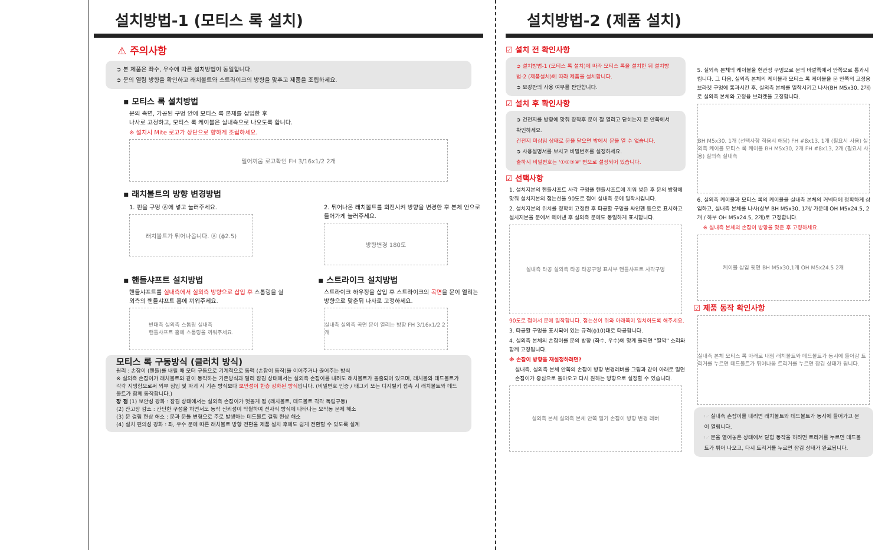설치방법-1 (모티스 록 설치)
⚠ 주의사항
➲ 본 제품은 좌수, 우수에 따른 설치방법이 동일합니다.
➲ 문의 열림 방향을 확인하고 래치볼트와 스트라이크의 방향을 맞추고 제품을 조립하세요.
▪ 모티스 록 설치방법
문의 측면, 가공된 구멍 안에 모티스 록 본체를 삽입한 후
나사로 고정하고, 모티스 록 케이블은 실내측으로 나오도록 합니다.
※ 설치시 Mite 로고가 상단으로 향하게 조립하세요.
밀어끼움 로고확인 FH 3/16x1/2 2개
▪ 래치볼트의 방향 변경방법
1. 핀을 구멍 Ⓐ에 넣고 눌러주세요.
래치볼트가 튀어나옵니다. Ⓐ (ϕ2.5)
2. 튀어나온 래치볼트를 회전시켜 방향을 변경한 후 본체 안으로 들어가게 눌러주세요.
방향변경 180도
▪ 핸들샤프트 설치방법
핸들샤프트를 실내측에서 실외측 방향으로 삽입 후 스톱링을 실외측의 핸들샤프트 홈에 끼워주세요.
반대측 실외측 스톱링 실내측
핸들샤프트 홈에 스톱링을 끼워주세요.
▪ 스트라이크 설치방법
스트라이크 하우징을 삽입 후 스트라이크의 곡면을 문이 열리는 방향으로 맞춘뒤 나사로 고정하세요.
실내측 실외측 곡면 문이 열리는 방향 FH 3/16x1/2 2개
모티스 록 구동방식 (클러치 방식)
원리 : 손잡이 (핸들)를 내릴 때 모터 구동으로 기계적으로 동력 (손잡이 동작)을 이어주거나 끊어주는 방식
※ 실외측 손잡이가 래치볼트와 같이 동작하는 기존방식과 달리 잠김 상태에서는 실외측 손잡이를 내려도 래치볼트가 돌출되어 있으며, 래치볼와 데드볼트가 각각 지탱함으로써 외부 침입 및 파괴 시 기존 방식보다 보안성이 한층 강화된 방식입니다. (비밀번호 인증 / 태그키 또는 디지털키 접촉 시 래치볼트와 데드볼트가 함께 동작합니다.)
장 점 (1) 보안성 강화 : 잠김 상태에서는 실외측 손잡이가 헛돌게 됨 (래치볼트, 데드볼트 각각 독립구동)
(2) 잔고장 감소 : 간단한 구성을 하면서도 동작 신뢰성이 탁월하여 전자식 방식에 나타나는 오작동 문제 해소
(3) 문 걸림 현상 해소 : 문과 문틀 변형으로 주로 발생하는 데드볼트 걸림 현상 해소
(4) 설치 편의성 강화 : 좌, 우수 문에 따른 래치볼트 방향 전환을 제품 설치 후에도 쉽게 전환할 수 있도록 설계
설치방법-2 (제품 설치)
☑ 설치 전 확인사항
➲ 설치방법-1 (모티스 록 설치)에 따라 모티스 록을 설치한 뒤 설치방법-2 (제품설치)에 따라 제품을 설치합니다.
➲ 보강판의 사용 여부를 판단합니다.
☑ 설치 후 확인사항
➲ 건전지를 방향에 맞춰 장착후 문이 잘 열리고 닫히는지 문 안쪽에서 확인하세요.
건전지 미삽입 상태로 문을 닫으면 밖에서 문을 열 수 없습니다.
➲ 사용설명서를 보시고 비밀번호를 설정하세요.
출하시 비밀번호는 '①②③④' 번으로 설정되어 있습니다.
☑ 선택사항
1. 설치지본의 핸들샤프트 사각 구멍을 핸들샤프트에 끼워 넣은 후 문의 방향에 맞춰 설치지본의 접는선을 90도로 접어 실내측 문에 밀착시킵니다.
2. 설치지본의 위치를 정확히 고정한 후 타공할 구멍을 싸인펜 등으로 표시하고 설치지본을 문에서 떼어낸 후 실외측 문에도 동일하게 표시합니다.
실내측 타공 실외측 타공 타공구멍 표시부 핸들샤프트 사각구멍
90도로 접어서 문에 밀착합니다. 접는선이 위와 아래쪽이 일치하도록 해주세요.
3. 타공할 구멍을 표시되어 있는 규격(ϕ10)대로 타공합니다.
4. 실외측 본체의 손잡이를 문의 방향 (좌수, 우수)에 맞게 돌리면 "딸깍" 소리와 함께 고정됩니다.
※ 손잡이 방향을 재설정하려면?
실내측, 실외측 본체 안쪽의 손잡이 방향 변경레버를 그림과 같이 아래로 밀면 손잡이가 중심으로 돌아오고 다시 원하는 방향으로 설정할 수 있습니다.
실외측 본체 실외측 본체 안쪽 밀기 손잡이 방향 변경 레버
5. 실외측 본체의 케이블을 현관정 구멍으로 문의 바깥쪽에서 안쪽으로 통과시킵니다. 그 다음, 실외측 본체의 케이블과 모티스 록 케이블을 문 안쪽의 고정용 브라켓 구멍에 통과시킨 후, 실외측 본체를 밀착시키고 나사(BH M5x30, 2개)로 실외측 본체와 고정용 브라켓을 고정합니다.
BH M5x30, 1개 (선택사항 적용시 해당) FH #8x13, 1개 (필요시 사용) 실외측 케이블 모티스 록 케이블 BH M5x30, 2개 FH #8x13, 2개 (필요시 사용) 실외측 실내측
6. 실외측 케이블과 모티스 록의 케이블을 실내측 본체의 커넥터에 정확하게 삽입하고, 실내측 본체를 나사(상부 BH M5x30, 1개/ 가운데 OH M5x24.5, 2개 / 하부 OH M5x24.5, 2개)로 고정합니다.
※ 실내측 본체의 손잡이 방향을 맞춘 후 고정하세요.
케이블 삽입 뒷면 BH M5x30,1개 OH M5x24.5 2개
☑ 제품 동작 확인사항
실내측 본체 모티스 록 아래로 내림 래치볼트와 데드볼트가 동시에 들어감 트리거를 누르면 데드볼트가 튀어나옴 트리거를 누르면 잠김 상태가 됩니다.
☞ 실내측 손잡이를 내리면 래치볼트와 데드볼트가 동시에 들어가고 문이 열립니다.
☞ 문을 열어놓은 상태에서 닫힘 동작을 하려면 트리거를 누르면 데드볼트가 튀어 나오고, 다시 트리거를 누르면 잠김 상태가 완료됩니다.